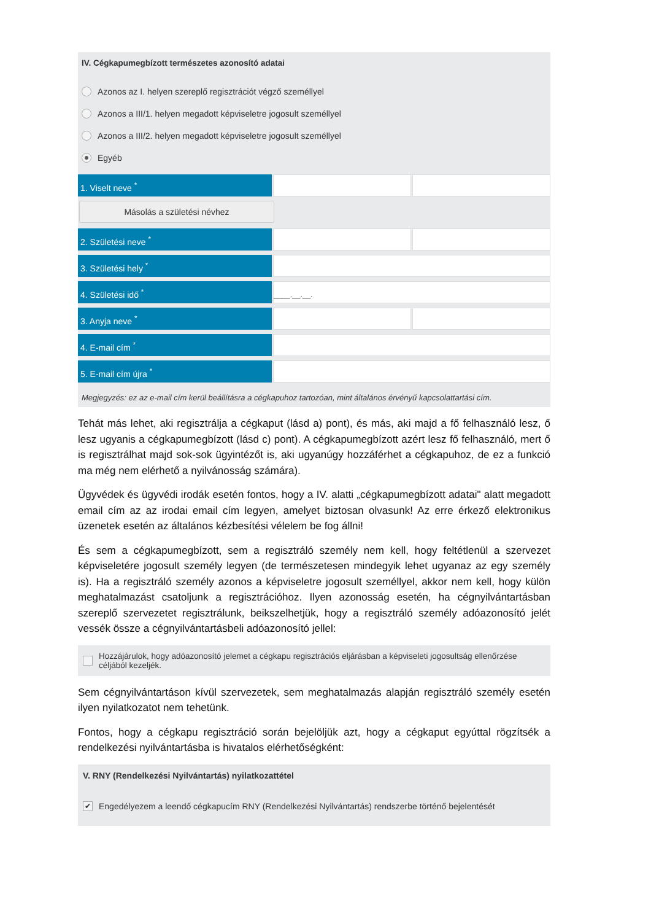IV. Cégkapumegbízott természetes azonosító adatai
Azonos az I. helyen szereplő regisztrációt végző személlyel
Azonos a III/1. helyen megadott képviseletre jogosult személlyel
Azonos a III/2. helyen megadott képviseletre jogosult személlyel
Egyéb
1. Viselt neve <sup>*</sup>
Másolás a születési névhez
2. Születési neve <sup>*</sup>
3. Születési hely <sup>*</sup>
4. Születési idő <sup>*</sup>
____.__.__.
3. Anyja neve <sup>*</sup>
4. E-mail cím <sup>*</sup>
5. E-mail cím újra <sup>*</sup>
Megjegyzés: ez az e-mail cím kerül beállításra a cégkapuhoz tartozóan, mint általános érvényű kapcsolattartási cím.
Tehát más lehet, aki regisztrálja a cégkaput (lásd a) pont), és más, aki majd a fő felhasználó lesz, ő lesz ugyanis a cégkapumegbízott (lásd c) pont). A cégkapumegbízott azért lesz fő felhasználó, mert ő is regisztrálhat majd sok-sok ügyintézőt is, aki ugyanúgy hozzáférhet a cégkapuhoz, de ez a funkció ma még nem elérhető a nyilvánosság számára).
Ügyvédek és ügyvédi irodák esetén fontos, hogy a IV. alatti „cégkapumegbízott adatai" alatt megadott email cím az az irodai email cím legyen, amelyet biztosan olvasunk! Az erre érkező elektronikus üzenetek esetén az általános kézbesítési vélelem be fog állni!
És sem a cégkapumegbízott, sem a regisztráló személy nem kell, hogy feltétlenül a szervezet képviseletére jogosult személy legyen (de természetesen mindegyik lehet ugyanaz az egy személy is). Ha a regisztráló személy azonos a képviseletre jogosult személlyel, akkor nem kell, hogy külön meghatalmazást csatoljunk a regisztrációhoz. Ilyen azonosság esetén, ha cégnyilvántartásban szereplő szervezetet regisztrálunk, beikszelhetjük, hogy a regisztráló személy adóazonosító jelét vessék össze a cégnyilvántartásbeli adóazonosító jellel:
Hozzájárulok, hogy adóazonosító jelemet a cégkapu regisztrációs eljárásban a képviseleti jogosultság ellenőrzése céljából kezeljék.
Sem cégnyilvántartáson kívül szervezetek, sem meghatalmazás alapján regisztráló személy esetén ilyen nyilatkozatot nem tehetünk.
Fontos, hogy a cégkapu regisztráció során bejelöljük azt, hogy a cégkaput egyúttal rögzítsék a rendelkezési nyilvántartásba is hivatalos elérhetőségként:
V. RNY (Rendelkezési Nyilvántartás) nyilatkozattétel
✔ Engedélyezem a leendő cégkapucím RNY (Rendelkezési Nyilvántartás) rendszerbe történő bejelentését